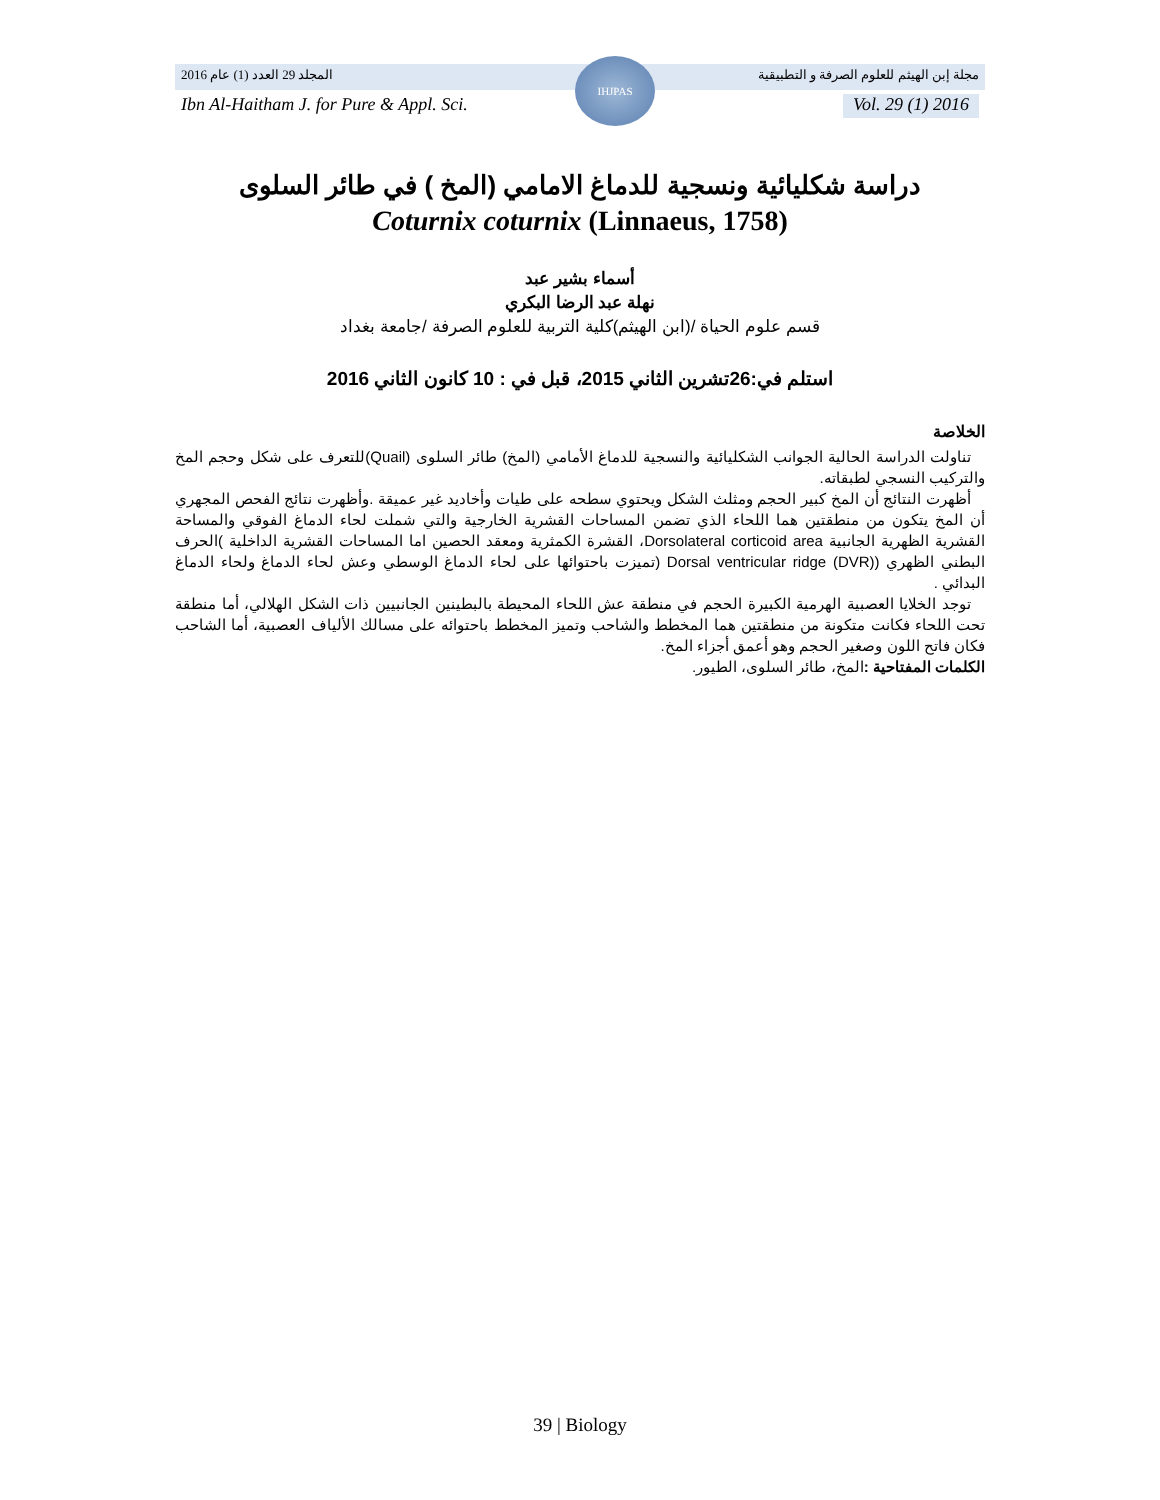المجلد 29 العدد (1) عام 2016 مجلة إبن الهيثم للعلوم الصرفة و التطبيقية
Ibn Al-Haitham J. for Pure & Appl. Sci. Vol. 29 (1) 2016
IHJPAS
دراسة شكليائية ونسجية للدماغ الامامي (المخ ) في طائر السلوى
Coturnix coturnix (Linnaeus, 1758)
أسماء بشير عبد
نهلة عبد الرضا البكري
قسم علوم الحياة /(ابن الهيثم)كلية التربية للعلوم الصرفة /جامعة بغداد
استلم في:26تشرين الثاني 2015، قبل في : 10 كانون الثاني 2016
الخلاصة
تناولت الدراسة الحالية الجوانب الشكليائية والنسجية للدماغ الأمامي (المخ) طائر السلوى (Quail)للتعرف على شكل وحجم المخ والتركيب النسجي لطبقاته.
أظهرت النتائج أن المخ كبير الحجم ومثلث الشكل ويحتوي سطحه على طيات وأخاديد غير عميقة .وأظهرت نتائج الفحص المجهري أن المخ يتكون من منطقتين هما اللحاء الذي تضمن المساحات القشرية الخارجية والتي شملت لحاء الدماغ الفوقي والمساحة القشرية الظهرية الجانبية Dorsolateral corticoid area، القشرة الكمثرية ومعقد الحصين اما المساحات القشرية الداخلية )الحرف البطني الظهري (Dorsal ventricular ridge (DVR) (تميزت باحتوائها على لحاء الدماغ الوسطي وعش لحاء الدماغ ولحاء الدماغ البدائي .
توجد الخلايا العصبية الهرمية الكبيرة الحجم في منطقة عش اللحاء المحيطة بالبطينين الجانبيين ذات الشكل الهلالي، أما منطقة تحت اللحاء فكانت متكونة من منطقتين هما المخطط والشاحب وتميز المخطط باحتوائه على مسالك الألياف العصبية، أما الشاحب فكان فاتح اللون وصغير الحجم وهو أعمق أجزاء المخ.
الكلمات المفتاحية : المخ، طائر السلوى، الطيور.
39 | Biology